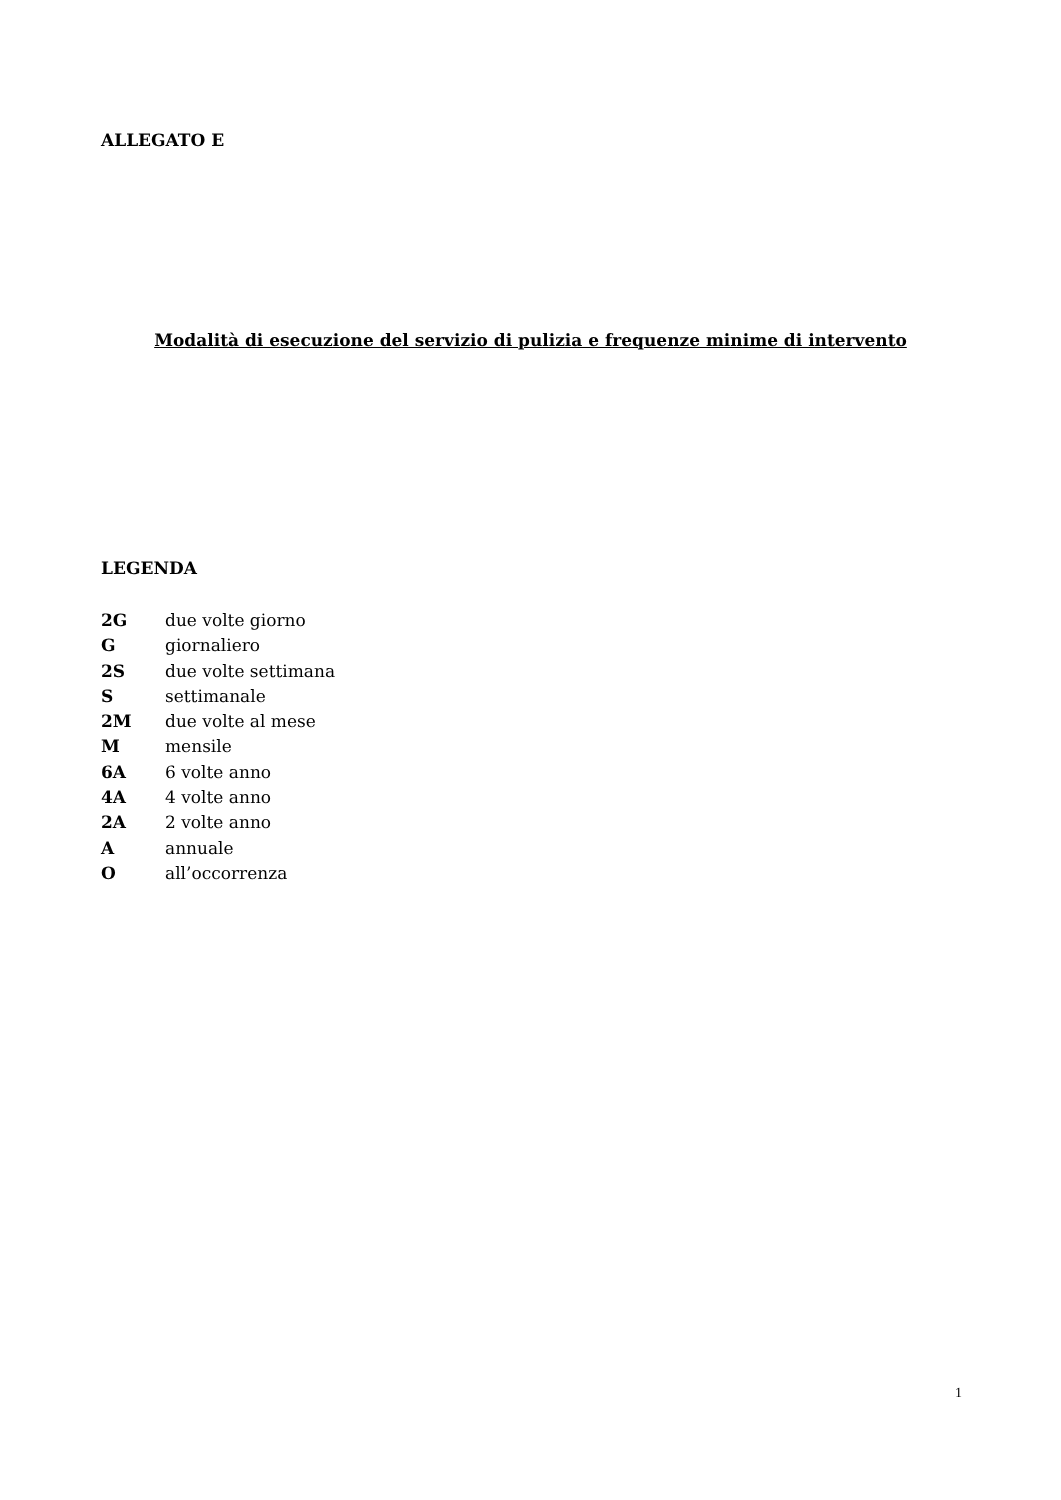ALLEGATO E
Modalità di esecuzione del servizio di pulizia e frequenze minime di intervento
LEGENDA
2G due volte giorno
G giornaliero
2S due volte settimana
S settimanale
2M due volte al mese
M mensile
6A 6 volte anno
4A 4 volte anno
2A 2 volte anno
A annuale
O all’occorrenza
1